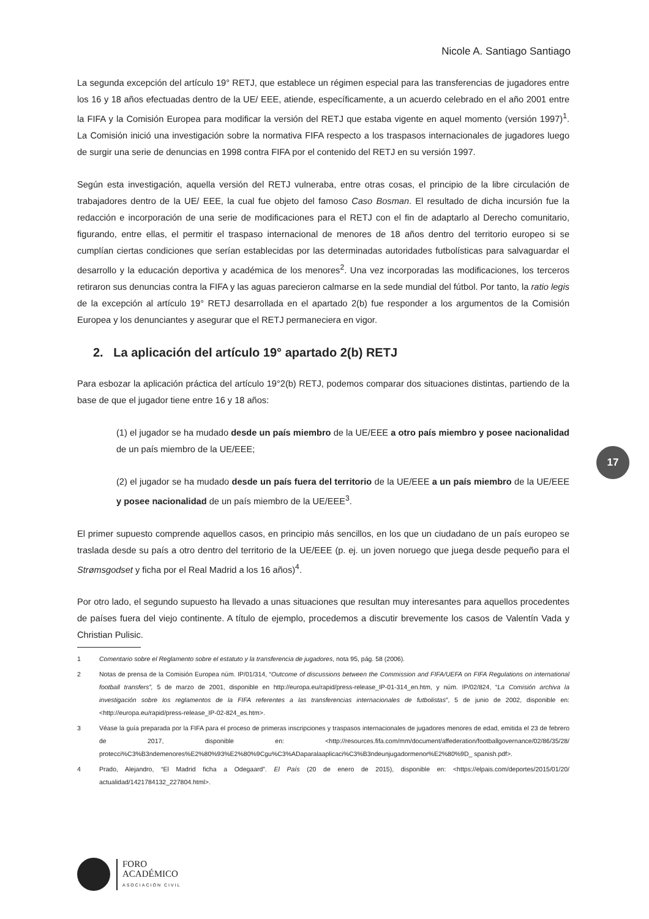Nicole A. Santiago Santiago
La segunda excepción del artículo 19° RETJ, que establece un régimen especial para las transferencias de jugadores entre los 16 y 18 años efectuadas dentro de la UE/ EEE, atiende, específicamente, a un acuerdo celebrado en el año 2001 entre la FIFA y la Comisión Europea para modificar la versión del RETJ que estaba vigente en aquel momento (versión 1997)<sup>1</sup>. La Comisión inició una investigación sobre la normativa FIFA respecto a los traspasos internacionales de jugadores luego de surgir una serie de denuncias en 1998 contra FIFA por el contenido del RETJ en su versión 1997.
Según esta investigación, aquella versión del RETJ vulneraba, entre otras cosas, el principio de la libre circulación de trabajadores dentro de la UE/ EEE, la cual fue objeto del famoso Caso Bosman. El resultado de dicha incursión fue la redacción e incorporación de una serie de modificaciones para el RETJ con el fin de adaptarlo al Derecho comunitario, figurando, entre ellas, el permitir el traspaso internacional de menores de 18 años dentro del territorio europeo si se cumplían ciertas condiciones que serían establecidas por las determinadas autoridades futbolísticas para salvaguardar el desarrollo y la educación deportiva y académica de los menores<sup>2</sup>. Una vez incorporadas las modificaciones, los terceros retiraron sus denuncias contra la FIFA y las aguas parecieron calmarse en la sede mundial del fútbol. Por tanto, la ratio legis de la excepción al artículo 19° RETJ desarrollada en el apartado 2(b) fue responder a los argumentos de la Comisión Europea y los denunciantes y asegurar que el RETJ permaneciera en vigor.
2. La aplicación del artículo 19° apartado 2(b) RETJ
Para esbozar la aplicación práctica del artículo 19°2(b) RETJ, podemos comparar dos situaciones distintas, partiendo de la base de que el jugador tiene entre 16 y 18 años:
(1) el jugador se ha mudado desde un país miembro de la UE/EEE a otro país miembro y posee nacionalidad de un país miembro de la UE/EEE;
(2) el jugador se ha mudado desde un país fuera del territorio de la UE/EEE a un país miembro de la UE/EEE y posee nacionalidad de un país miembro de la UE/EEE<sup>3</sup>.
El primer supuesto comprende aquellos casos, en principio más sencillos, en los que un ciudadano de un país europeo se traslada desde su país a otro dentro del territorio de la UE/EEE (p. ej. un joven noruego que juega desde pequeño para el Strømsgodset y ficha por el Real Madrid a los 16 años)<sup>4</sup>.
Por otro lado, el segundo supuesto ha llevado a unas situaciones que resultan muy interesantes para aquellos procedentes de países fuera del viejo continente. A título de ejemplo, procedemos a discutir brevemente los casos de Valentín Vada y Christian Pulisic.
1 Comentario sobre el Reglamento sobre el estatuto y la transferencia de jugadores, nota 95, pág. 58 (2006).
2 Notas de prensa de la Comisión Europea núm. IP/01/314, “Outcome of discussions between the Commission and FIFA/UEFA on FIFA Regulations on international football transfers”, 5 de marzo de 2001, disponible en http://europa.eu/rapid/press-release_IP-01-314_en.htm, y núm. IP/02/824, “La Comisión archiva la investigación sobre los reglamentos de la FIFA referentes a las transferencias internacionales de futbolistas”, 5 de junio de 2002, disponible en: <http://europa.eu/rapid/press-release_IP-02-824_es.htm>.
3 Véase la guía preparada por la FIFA para el proceso de primeras inscripciones y traspasos internacionales de jugadores menores de edad, emitida el 23 de febrero de 2017, disponible en: <http://resources.fifa.com/mm/document/affederation/footballgovernance/02/86/35/28/ protecci%C3%B3ndemenores%E2%80%93%E2%80%9Cgu%C3%ADaparalaaplicaci%C3%B3ndeunjugadormenor%E2%80%9D_ spanish.pdf>.
4 Prado, Alejandro, “El Madrid ficha a Odegaard”. El País (20 de enero de 2015), disponible en: <https://elpais.com/deportes/2015/01/20/ actualidad/1421784132_227804.html>.
17
FORO
ACADÉMICO
ASOCIACIÓN CIVIL